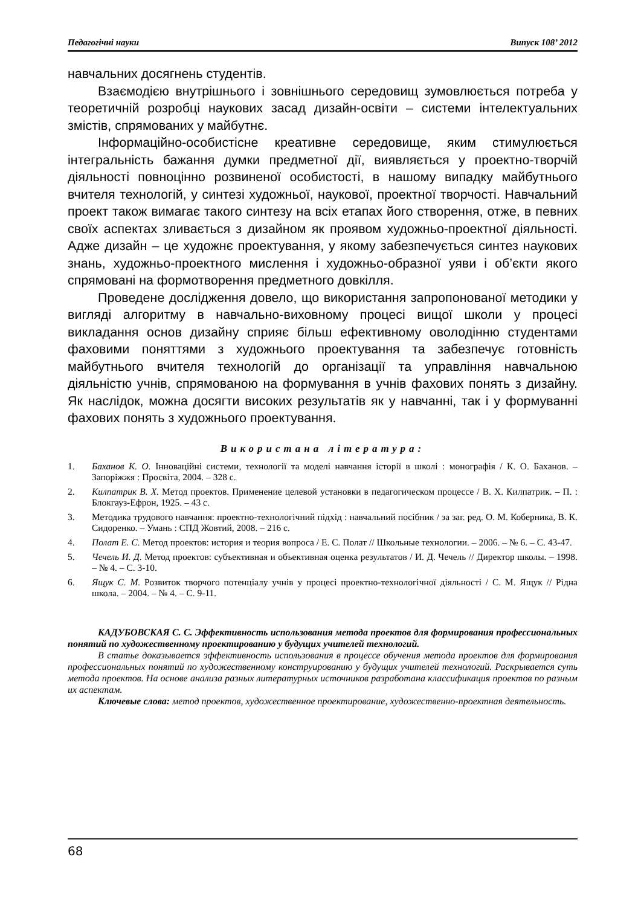Педагогічні науки Випуск 108’ 2012
навчальних досягнень студентів.
Взаємодією внутрішнього і зовнішнього середовищ зумовлюється потреба у теоретичній розробці наукових засад дизайн-освіти – системи інтелектуальних змістів, спрямованих у майбутнє.
Інформаційно-особистісне креативне середовище, яким стимулюється інтегральність бажання думки предметної дії, виявляється у проектно-творчій діяльності повноцінно розвиненої особистості, в нашому випадку майбутнього вчителя технологій, у синтезі художньої, наукової, проектної творчості. Навчальний проект також вимагає такого синтезу на всіх етапах його створення, отже, в певних своїх аспектах зливається з дизайном як проявом художньо-проектної діяльності. Адже дизайн – це художнє проектування, у якому забезпечується синтез наукових знань, художньо-проектного мислення і художньо-образної уяви і об’єкти якого спрямовані на формотворення предметного довкілля.
Проведене дослідження довело, що використання запропонованої методики у вигляді алгоритму в навчально-виховному процесі вищої школи у процесі викладання основ дизайну сприяє більш ефективному оволодінню студентами фаховими поняттями з художнього проектування та забезпечує готовність майбутнього вчителя технологій до організації та управління навчальною діяльністю учнів, спрямованою на формування в учнів фахових понять з дизайну. Як наслідок, можна досягти високих результатів як у навчанні, так і у формуванні фахових понять з художнього проектування.
Використана література:
1. Баханов К. О. Інноваційні системи, технології та моделі навчання історії в школі : монографія / К. О. Баханов. – Запоріжжя : Просвіта, 2004. – 328 с.
2. Килпатрик В. Х. Метод проектов. Применение целевой установки в педагогическом процессе / В. Х. Килпатрик. – П. : Блокгауз-Ефрон, 1925. – 43 с.
3. Методика трудового навчання: проектно-технологічний підхід : навчальний посібник / за заг. ред. О. М. Коберника, В. К. Сидоренко. – Умань : СПД Жовтий, 2008. – 216 с.
4. Полат Е. С. Метод проектов: история и теория вопроса / Е. С. Полат // Школьные технологии. – 2006. – № 6. – С. 43-47.
5. Чечель И. Д. Метод проектов: субъективная и объективная оценка результатов / И. Д. Чечель // Директор школы. – 1998. – № 4. – С. 3-10.
6. Ящук С. М. Розвиток творчого потенціалу учнів у процесі проектно-технологічної діяльності / С. М. Ящук // Рідна школа. – 2004. – № 4. – С. 9-11.
КАДУБОВСКАЯ С. С. Эффективность использования метода проектов для формирования профессиональных понятий по художественному проектированию у будущих учителей технологий.
В статье доказывается эффективность использования в процессе обучения метода проектов для формирования профессиональных понятий по художественному конструированию у будущих учителей технологий. Раскрывается суть метода проектов. На основе анализа разных литературных источников разработана классификация проектов по разным их аспектам.
Ключевые слова: метод проектов, художественное проектирование, художественно-проектная деятельность.
68